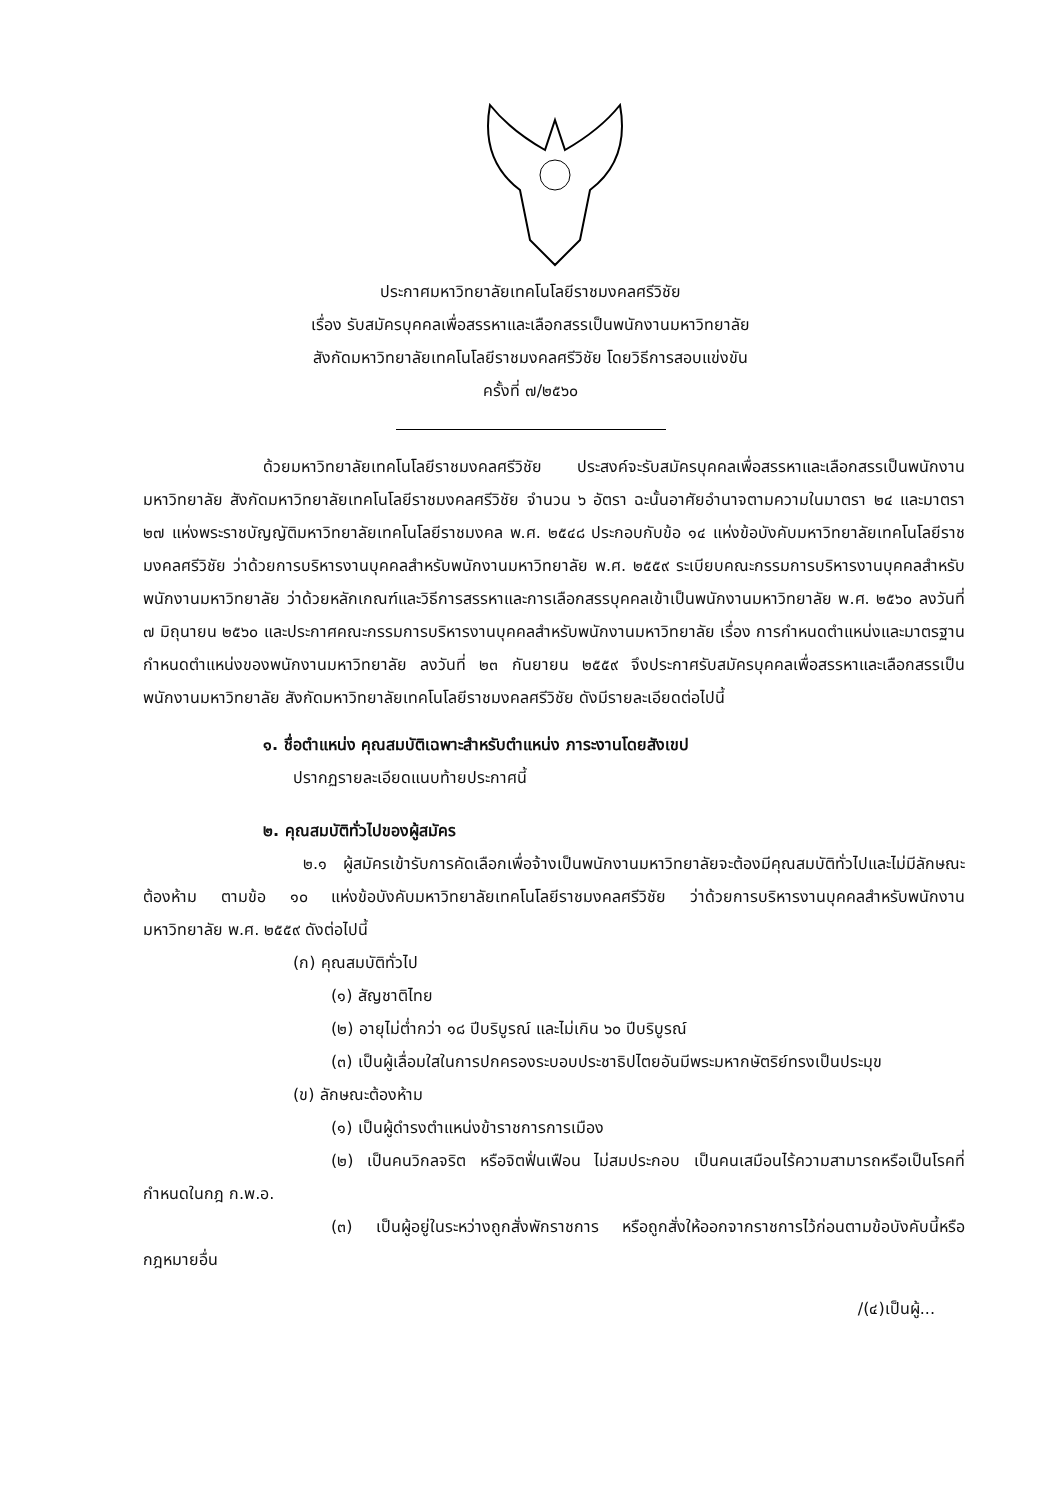ประกาศมหาวิทยาลัยเทคโนโลยีราชมงคลศรีวิชัย
เรื่อง รับสมัครบุคคลเพื่อสรรหาและเลือกสรรเป็นพนักงานมหาวิทยาลัย
สังกัดมหาวิทยาลัยเทคโนโลยีราชมงคลศรีวิชัย โดยวิธีการสอบแข่งขัน
ครั้งที่ ๗/๒๕๖๐
ด้วยมหาวิทยาลัยเทคโนโลยีราชมงคลศรีวิชัย ประสงค์จะรับสมัครบุคคลเพื่อสรรหาและเลือกสรรเป็นพนักงานมหาวิทยาลัย สังกัดมหาวิทยาลัยเทคโนโลยีราชมงคลศรีวิชัย จำนวน ๖ อัตรา ฉะนั้นอาศัยอำนาจตามความในมาตรา ๒๔ และมาตรา ๒๗ แห่งพระราชบัญญัติมหาวิทยาลัยเทคโนโลยีราชมงคล พ.ศ. ๒๕๔๘ ประกอบกับข้อ ๑๔ แห่งข้อบังคับมหาวิทยาลัยเทคโนโลยีราชมงคลศรีวิชัย ว่าด้วยการบริหารงานบุคคลสำหรับพนักงานมหาวิทยาลัย พ.ศ. ๒๕๕๙ ระเบียบคณะกรรมการบริหารงานบุคคลสำหรับพนักงานมหาวิทยาลัย ว่าด้วยหลักเกณฑ์และวิธีการสรรหาและการเลือกสรรบุคคลเข้าเป็นพนักงานมหาวิทยาลัย พ.ศ. ๒๕๖๐ ลงวันที่ ๗ มิถุนายน ๒๕๖๐ และประกาศคณะกรรมการบริหารงานบุคคลสำหรับพนักงานมหาวิทยาลัย เรื่อง การกำหนดตำแหน่งและมาตรฐานกำหนดตำแหน่งของพนักงานมหาวิทยาลัย ลงวันที่ ๒๓ กันยายน ๒๕๕๙ จึงประกาศรับสมัครบุคคลเพื่อสรรหาและเลือกสรรเป็นพนักงานมหาวิทยาลัย สังกัดมหาวิทยาลัยเทคโนโลยีราชมงคลศรีวิชัย ดังมีรายละเอียดต่อไปนี้
๑. ชื่อตำแหน่ง คุณสมบัติเฉพาะสำหรับตำแหน่ง ภาระงานโดยสังเขป
ปรากฏรายละเอียดแนบท้ายประกาศนี้
๒. คุณสมบัติทั่วไปของผู้สมัคร
๒.๑ ผู้สมัครเข้ารับการคัดเลือกเพื่อจ้างเป็นพนักงานมหาวิทยาลัยจะต้องมีคุณสมบัติทั่วไปและไม่มีลักษณะต้องห้าม ตามข้อ ๑๐ แห่งข้อบังคับมหาวิทยาลัยเทคโนโลยีราชมงคลศรีวิชัย ว่าด้วยการบริหารงานบุคคลสำหรับพนักงานมหาวิทยาลัย พ.ศ. ๒๕๕๙ ดังต่อไปนี้
(ก) คุณสมบัติทั่วไป
(๑) สัญชาติไทย
(๒) อายุไม่ต่ำกว่า ๑๘ ปีบริบูรณ์ และไม่เกิน ๖๐ ปีบริบูรณ์
(๓) เป็นผู้เลื่อมใสในการปกครองระบอบประชาธิปไตยอันมีพระมหากษัตริย์ทรงเป็นประมุข
(ข) ลักษณะต้องห้าม
(๑) เป็นผู้ดำรงตำแหน่งข้าราชการการเมือง
(๒) เป็นคนวิกลจริต หรือจิตฟั่นเฟือน ไม่สมประกอบ เป็นคนเสมือนไร้ความสามารถหรือเป็นโรคที่กำหนดในกฎ ก.พ.อ.
(๓) เป็นผู้อยู่ในระหว่างถูกสั่งพักราชการ หรือถูกสั่งให้ออกจากราชการไว้ก่อนตามข้อบังคับนี้หรือกฎหมายอื่น
/(๔)เป็นผู้...